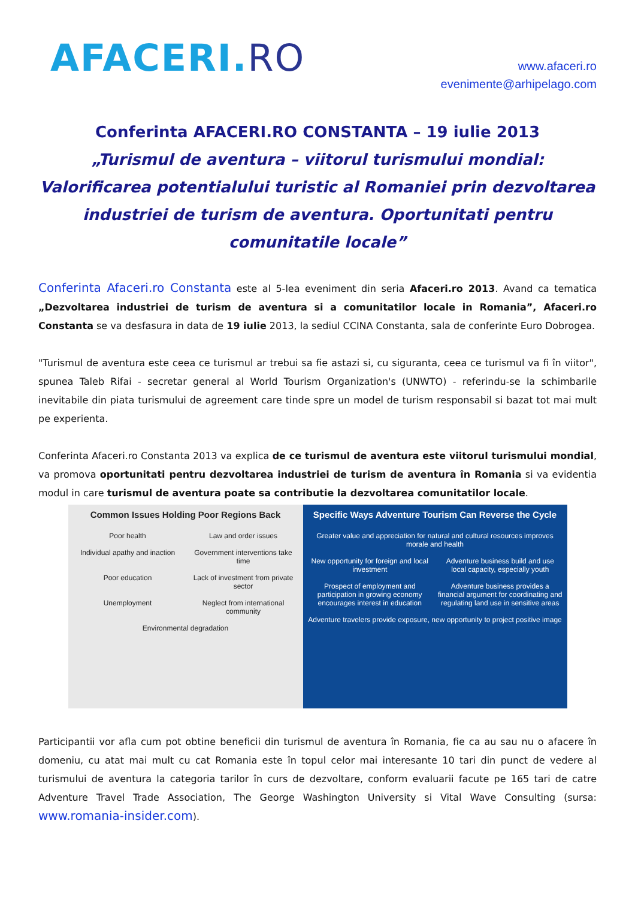AFACERI.RO
www.afaceri.ro
evenimente@arhipelago.com
Conferinta AFACERI.RO CONSTANTA – 19 iulie 2013
„Turismul de aventura – viitorul turismului mondial: Valorificarea potentialului turistic al Romaniei prin dezvoltarea industriei de turism de aventura. Oportunitati pentru comunitatile locale”
Conferinta Afaceri.ro Constanta este al 5-lea eveniment din seria Afaceri.ro 2013. Avand ca tematica „Dezvoltarea industriei de turism de aventura si a comunitatilor locale in Romania”, Afaceri.ro Constanta se va desfasura in data de 19 iulie 2013, la sediul CCINA Constanta, sala de conferinte Euro Dobrogea.
"Turismul de aventura este ceea ce turismul ar trebui sa fie astazi si, cu siguranta, ceea ce turismul va fi în viitor", spunea Taleb Rifai - secretar general al World Tourism Organization's (UNWTO) - referindu-se la schimbarile inevitabile din piata turismului de agreement care tinde spre un model de turism responsabil si bazat tot mai mult pe experienta.
Conferinta Afaceri.ro Constanta 2013 va explica de ce turismul de aventura este viitorul turismului mondial, va promova oportunitati pentru dezvoltarea industriei de turism de aventura în Romania si va evidentia modul in care turismul de aventura poate sa contributie la dezvoltarea comunitatilor locale.
Common Issues Holding Poor Regions Back
Poor health
Law and order issues
Individual apathy and inaction
Government interventions take time
Poor education
Lack of investment from private sector
Unemployment
Neglect from international community
Environmental degradation
Specific Ways Adventure Tourism Can Reverse the Cycle
Greater value and appreciation for natural and cultural resources improves morale and health
New opportunity for foreign and local investment
Adventure business build and use local capacity, especially youth
Prospect of employment and participation in growing economy encourages interest in education
Adventure business provides a financial argument for coordinating and regulating land use in sensitive areas
Adventure travelers provide exposure, new opportunity to project positive image
Participantii vor afla cum pot obtine beneficii din turismul de aventura în Romania, fie ca au sau nu o afacere în domeniu, cu atat mai mult cu cat Romania este în topul celor mai interesante 10 tari din punct de vedere al turismului de aventura la categoria tarilor în curs de dezvoltare, conform evaluarii facute pe 165 tari de catre Adventure Travel Trade Association, The George Washington University si Vital Wave Consulting (sursa: www.romania-insider.com).